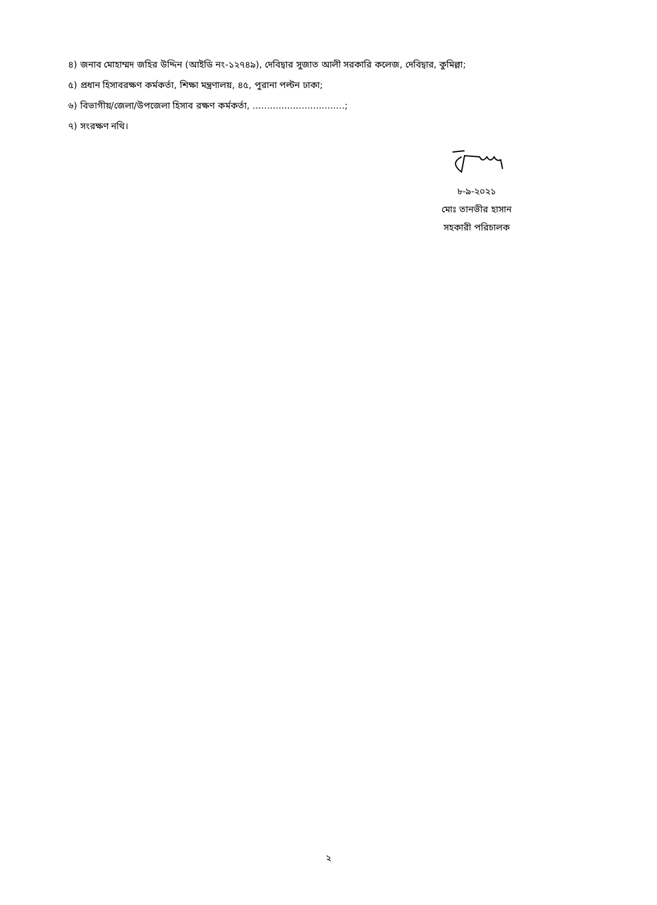৪) জনাব মোহাম্মদ জহির উদ্দিন (আইডি নং-১২৭৪৯), দেবিদ্বার সুজাত আলী সরকারি কলেজ, দেবিদ্বার, কুমিল্লা;
৫) প্রধান হিসাবরক্ষণ কর্মকর্তা, শিক্ষা মন্ত্রণালয়, ৪৫, পুরানা পল্টন ঢাকা;
৬) বিভাগীয়/জেলা/উপজেলা হিসাব রক্ষণ কর্মকর্তা, ................................;
৭) সংরক্ষণ নথি।
৮-৯-২০২১
মোঃ তানভীর হাসান
সহকারী পরিচালক
২